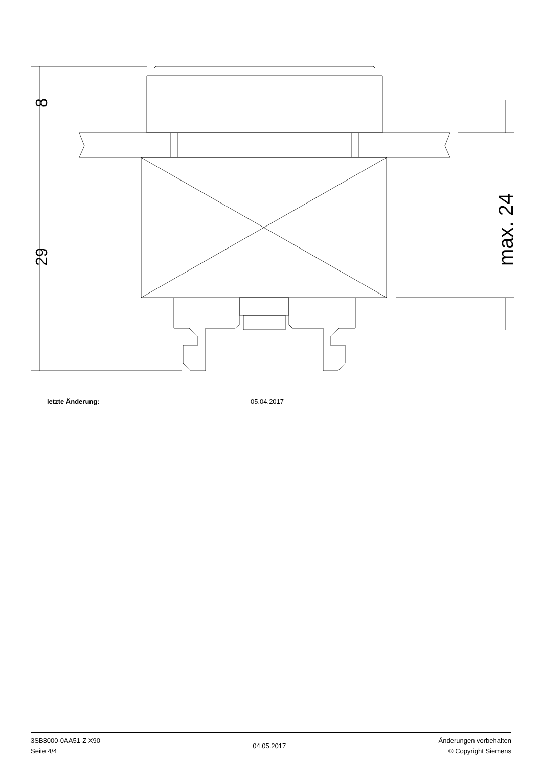8
29
max. 24
letzte Änderung: 05.04.2017
3SB3000-0AA51-Z X90
Seite 4/4
04.05.2017
Änderungen vorbehalten
© Copyright Siemens